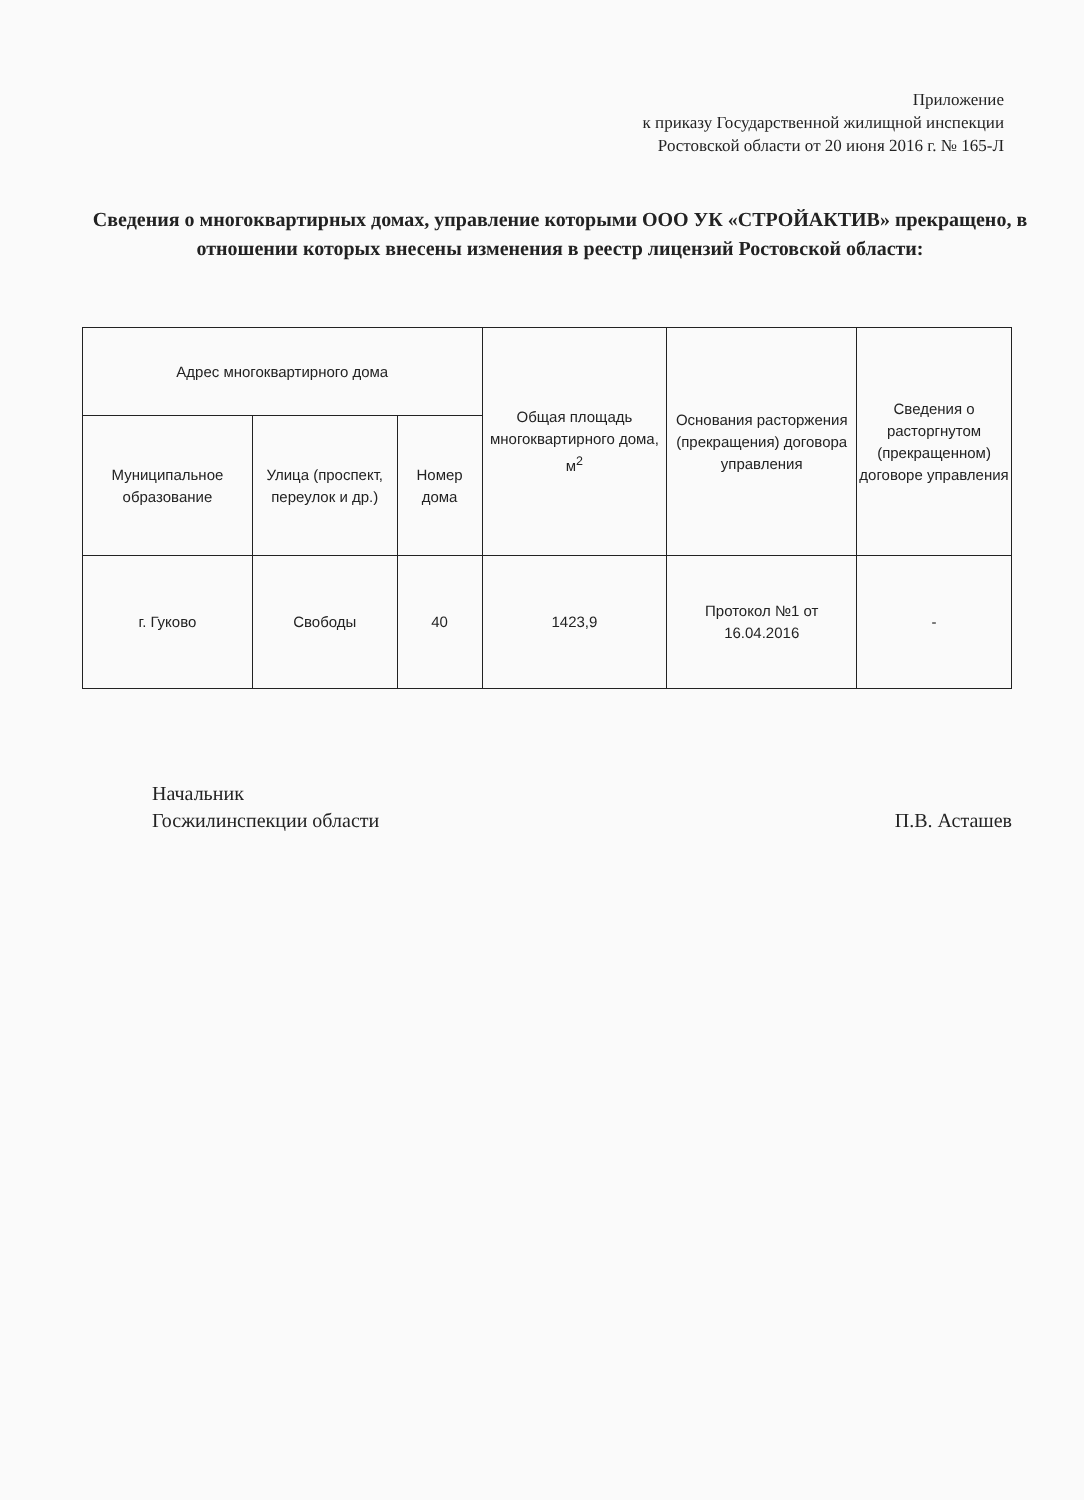Приложение
к приказу Государственной жилищной инспекции
Ростовской области от 20 июня 2016 г. № 165-Л
Сведения о многоквартирных домах, управление которыми ООО УК «СТРОЙАКТИВ» прекращено, в отношении которых внесены изменения в реестр лицензий Ростовской области:
| Адрес многоквартирного дома | | | Общая площадь многоквартирного дома, м<sup>2</sup> | Основания расторжения (прекращения) договора управления | Сведения о расторгнутом (прекращенном) договоре управления |
| --- | --- | --- | --- | --- | --- |
| Муниципальное образование | Улица (проспект, переулок и др.) | Номер дома | | | |
| г. Гуково | Свободы | 40 | 1423,9 | Протокол №1 от 16.04.2016 | - |
Начальник
Госжилинспекции области
П.В. Асташев